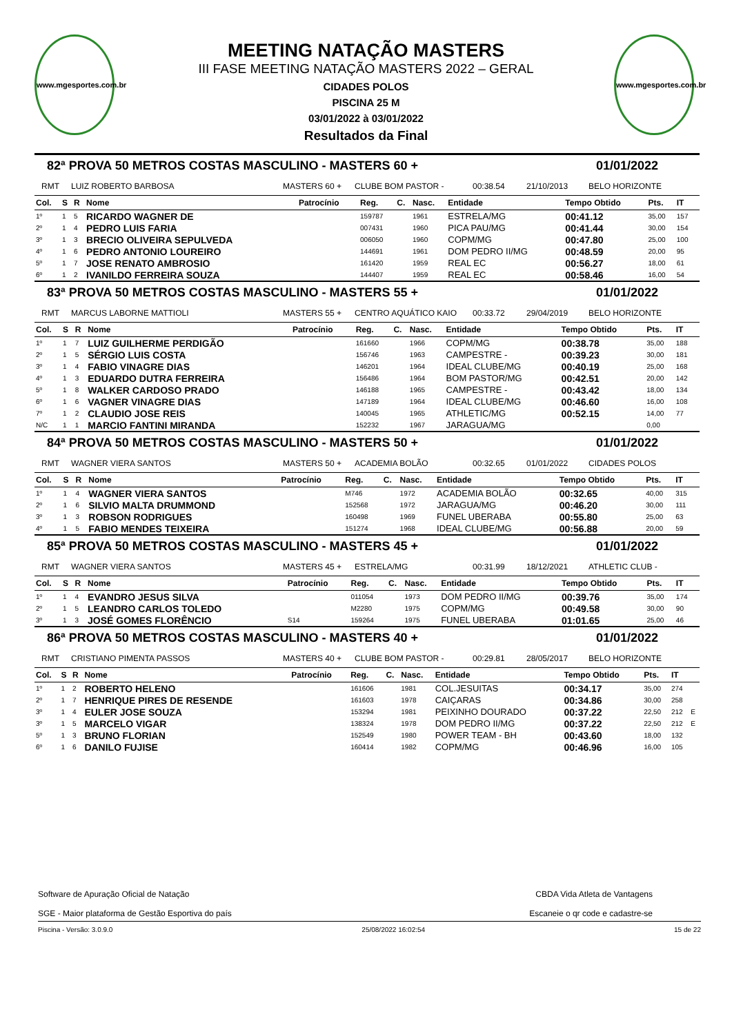www.mgesportes.com.br
www.mgesportes.com.br
MEETING NATAÇÃO MASTERS
III FASE MEETING NATAÇÃO MASTERS 2022 – GERAL
CIDADES POLOS
PISCINA 25 M
03/01/2022 à 03/01/2022
Resultados da Final
82ª PROVA 50 METROS COSTAS MASCULINO - MASTERS 60 + 01/01/2022
RMT LUIZ ROBERTO BARBOSA MASTERS 60 + CLUBE BOM PASTOR - 00:38.54 21/10/2013 BELO HORIZONTE
| Col. | S | R | Nome | Patrocínio | Reg. | C. | Nasc. | Entidade | Tempo Obtido | Pts. | IT | |
| --- | --- | --- | --- | --- | --- | --- | --- | --- | --- | --- | --- | --- |
| 1º | 1 | 5 | RICARDO WAGNER DE | | 159787 | | 1961 | ESTRELA/MG | 00:41.12 | 35,00 | 157 | |
| 2º | 1 | 4 | PEDRO LUIS FARIA | | 007431 | | 1960 | PICA PAU/MG | 00:41.44 | 30,00 | 154 | |
| 3º | 1 | 3 | BRECIO OLIVEIRA SEPULVEDA | | 006050 | | 1960 | COPM/MG | 00:47.80 | 25,00 | 100 | |
| 4º | 1 | 6 | PEDRO ANTONIO LOUREIRO | | 144691 | | 1961 | DOM PEDRO II/MG | 00:48.59 | 20,00 | 95 | |
| 5º | 1 | 7 | JOSE RENATO AMBROSIO | | 161420 | | 1959 | REAL EC | 00:56.27 | 18,00 | 61 | |
| 6º | 1 | 2 | IVANILDO FERREIRA SOUZA | | 144407 | | 1959 | REAL EC | 00:58.46 | 16,00 | 54 | |
83ª PROVA 50 METROS COSTAS MASCULINO - MASTERS 55 + 01/01/2022
RMT MARCUS LABORNE MATTIOLI MASTERS 55 + CENTRO AQUÁTICO KAIO 00:33.72 29/04/2019 BELO HORIZONTE
| Col. | S | R | Nome | Patrocínio | Reg. | C. | Nasc. | Entidade | Tempo Obtido | Pts. | IT | |
| --- | --- | --- | --- | --- | --- | --- | --- | --- | --- | --- | --- | --- |
| 1º | 1 | 7 | LUIZ GUILHERME PERDIGÃO | | 161660 | | 1966 | COPM/MG | 00:38.78 | 35,00 | 188 | |
| 2º | 1 | 5 | SÉRGIO LUIS COSTA | | 156746 | | 1963 | CAMPESTRE - | 00:39.23 | 30,00 | 181 | |
| 3º | 1 | 4 | FABIO VINAGRE DIAS | | 146201 | | 1964 | IDEAL CLUBE/MG | 00:40.19 | 25,00 | 168 | |
| 4º | 1 | 3 | EDUARDO DUTRA FERREIRA | | 156486 | | 1964 | BOM PASTOR/MG | 00:42.51 | 20,00 | 142 | |
| 5º | 1 | 8 | WALKER CARDOSO PRADO | | 146188 | | 1965 | CAMPESTRE - | 00:43.42 | 18,00 | 134 | |
| 6º | 1 | 6 | VAGNER VINAGRE DIAS | | 147189 | | 1964 | IDEAL CLUBE/MG | 00:46.60 | 16,00 | 108 | |
| 7º | 1 | 2 | CLAUDIO JOSE REIS | | 140045 | | 1965 | ATHLETIC/MG | 00:52.15 | 14,00 | 77 | |
| N/C | 1 | 1 | MARCIO FANTINI MIRANDA | | 152232 | | 1967 | JARAGUA/MG | | 0,00 | | |
84ª PROVA 50 METROS COSTAS MASCULINO - MASTERS 50 + 01/01/2022
RMT WAGNER VIERA SANTOS MASTERS 50 + ACADEMIA BOLÃO 00:32.65 01/01/2022 CIDADES POLOS
| Col. | S | R | Nome | Patrocínio | Reg. | C. | Nasc. | Entidade | Tempo Obtido | Pts. | IT | |
| --- | --- | --- | --- | --- | --- | --- | --- | --- | --- | --- | --- | --- |
| 1º | 1 | 4 | WAGNER VIERA SANTOS | | M746 | | 1972 | ACADEMIA BOLÃO | 00:32.65 | 40,00 | 315 | |
| 2º | 1 | 6 | SILVIO MALTA DRUMMOND | | 152568 | | 1972 | JARAGUA/MG | 00:46.20 | 30,00 | 111 | |
| 3º | 1 | 3 | ROBSON RODRIGUES | | 160498 | | 1969 | FUNEL UBERABA | 00:55.80 | 25,00 | 63 | |
| 4º | 1 | 5 | FABIO MENDES TEIXEIRA | | 151274 | | 1968 | IDEAL CLUBE/MG | 00:56.88 | 20,00 | 59 | |
85ª PROVA 50 METROS COSTAS MASCULINO - MASTERS 45 + 01/01/2022
RMT WAGNER VIERA SANTOS MASTERS 45 + ESTRELA/MG 00:31.99 18/12/2021 ATHLETIC CLUB -
| Col. | S | R | Nome | Patrocínio | Reg. | C. | Nasc. | Entidade | Tempo Obtido | Pts. | IT | |
| --- | --- | --- | --- | --- | --- | --- | --- | --- | --- | --- | --- | --- |
| 1º | 1 | 4 | EVANDRO JESUS SILVA | | 011054 | | 1973 | DOM PEDRO II/MG | 00:39.76 | 35,00 | 174 | |
| 2º | 1 | 5 | LEANDRO CARLOS TOLEDO | | M2280 | | 1975 | COPM/MG | 00:49.58 | 30,00 | 90 | |
| 3º | 1 | 3 | JOSÉ GOMES FLORÊNCIO | S14 | 159264 | | 1975 | FUNEL UBERABA | 01:01.65 | 25,00 | 46 | |
86ª PROVA 50 METROS COSTAS MASCULINO - MASTERS 40 + 01/01/2022
RMT CRISTIANO PIMENTA PASSOS MASTERS 40 + CLUBE BOM PASTOR - 00:29.81 28/05/2017 BELO HORIZONTE
| Col. | S | R | Nome | Patrocínio | Reg. | C. | Nasc. | Entidade | Tempo Obtido | Pts. | IT | |
| --- | --- | --- | --- | --- | --- | --- | --- | --- | --- | --- | --- | --- |
| 1º | 1 | 2 | ROBERTO HELENO | | 161606 | | 1981 | COL.JESUITAS | 00:34.17 | 35,00 | 274 | |
| 2º | 1 | 7 | HENRIQUE PIRES DE RESENDE | | 161603 | | 1978 | CAIÇARAS | 00:34.86 | 30,00 | 258 | |
| 3º | 1 | 4 | EULER JOSE SOUZA | | 153294 | | 1981 | PEIXINHO DOURADO | 00:37.22 | 22,50 | 212 | E |
| 3º | 1 | 5 | MARCELO VIGAR | | 138324 | | 1978 | DOM PEDRO II/MG | 00:37.22 | 22,50 | 212 | E |
| 5º | 1 | 3 | BRUNO FLORIAN | | 152549 | | 1980 | POWER TEAM - BH | 00:43.60 | 18,00 | 132 | |
| 6º | 1 | 6 | DANILO FUJISE | | 160414 | | 1982 | COPM/MG | 00:46.96 | 16,00 | 105 | |
Software de Apuração Oficial de Natação
SGE - Maior plataforma de Gestão Esportiva do país
CBDA Vida Atleta de Vantagens
Escaneie o qr code e cadastre-se
Piscina - Versão: 3.0.9.0 25/08/2022 16:02:54 15 de 22